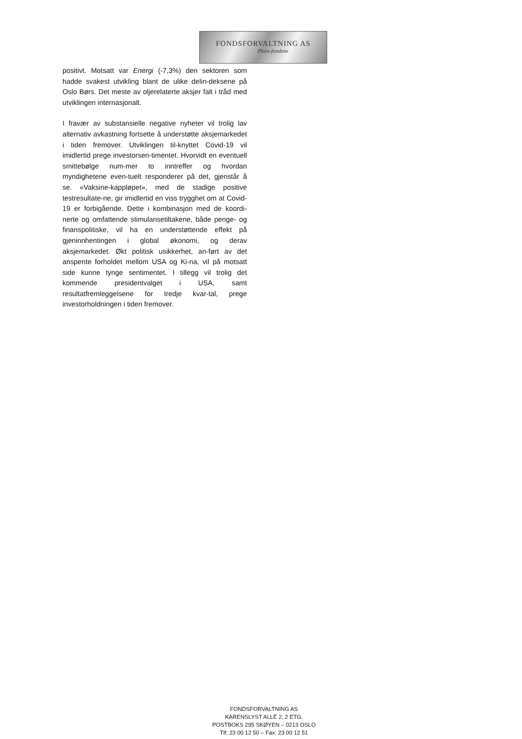FONDSFORVALTNING AS
Pluss-fondene
positivt. Motsatt var Energi (-7,3%) den sektoren som hadde svakest utvikling blant de ulike delin-deksene på Oslo Børs. Det meste av oljerelaterte aksjer falt i tråd med utviklingen internasjonalt.
I fravær av substansielle negative nyheter vil trolig lav alternativ avkastning fortsette å understøtte aksjemarkedet i tiden fremover. Utviklingen til-knyttet Covid-19 vil imidlertid prege investorsen-timentet. Hvorvidt en eventuell smittebølge num-mer to inntreffer og hvordan myndighetene even-tuelt responderer på det, gjenstår å se. «Vaksine-kappløpet», med de stadige positive testresultate-ne, gir imidlertid en viss trygghet om at Covid-19 er forbigående. Dette i kombinasjon med de koordi-nerte og omfattende stimulansetiltakene, både penge- og finanspolitiske, vil ha en understøttende effekt på gjeninnhentingen i global økonomi, og derav aksjemarkedet. Økt politisk usikkerhet, an-ført av det anspente forholdet mellom USA og Ki-na, vil på motsatt side kunne tynge sentimentet. I tillegg vil trolig det kommende presidentvalget i USA, samt resultatfremleggelsene for tredje kvar-tal, prege investorholdningen i tiden fremover.
FONDSFORVALTNING AS
KARENSLYST ALLÈ 2, 2 ETG.
POSTBOKS 295 SKØYEN – 0213 OSLO
Tlf: 23 00 12 50 – Fax: 23 00 12 51